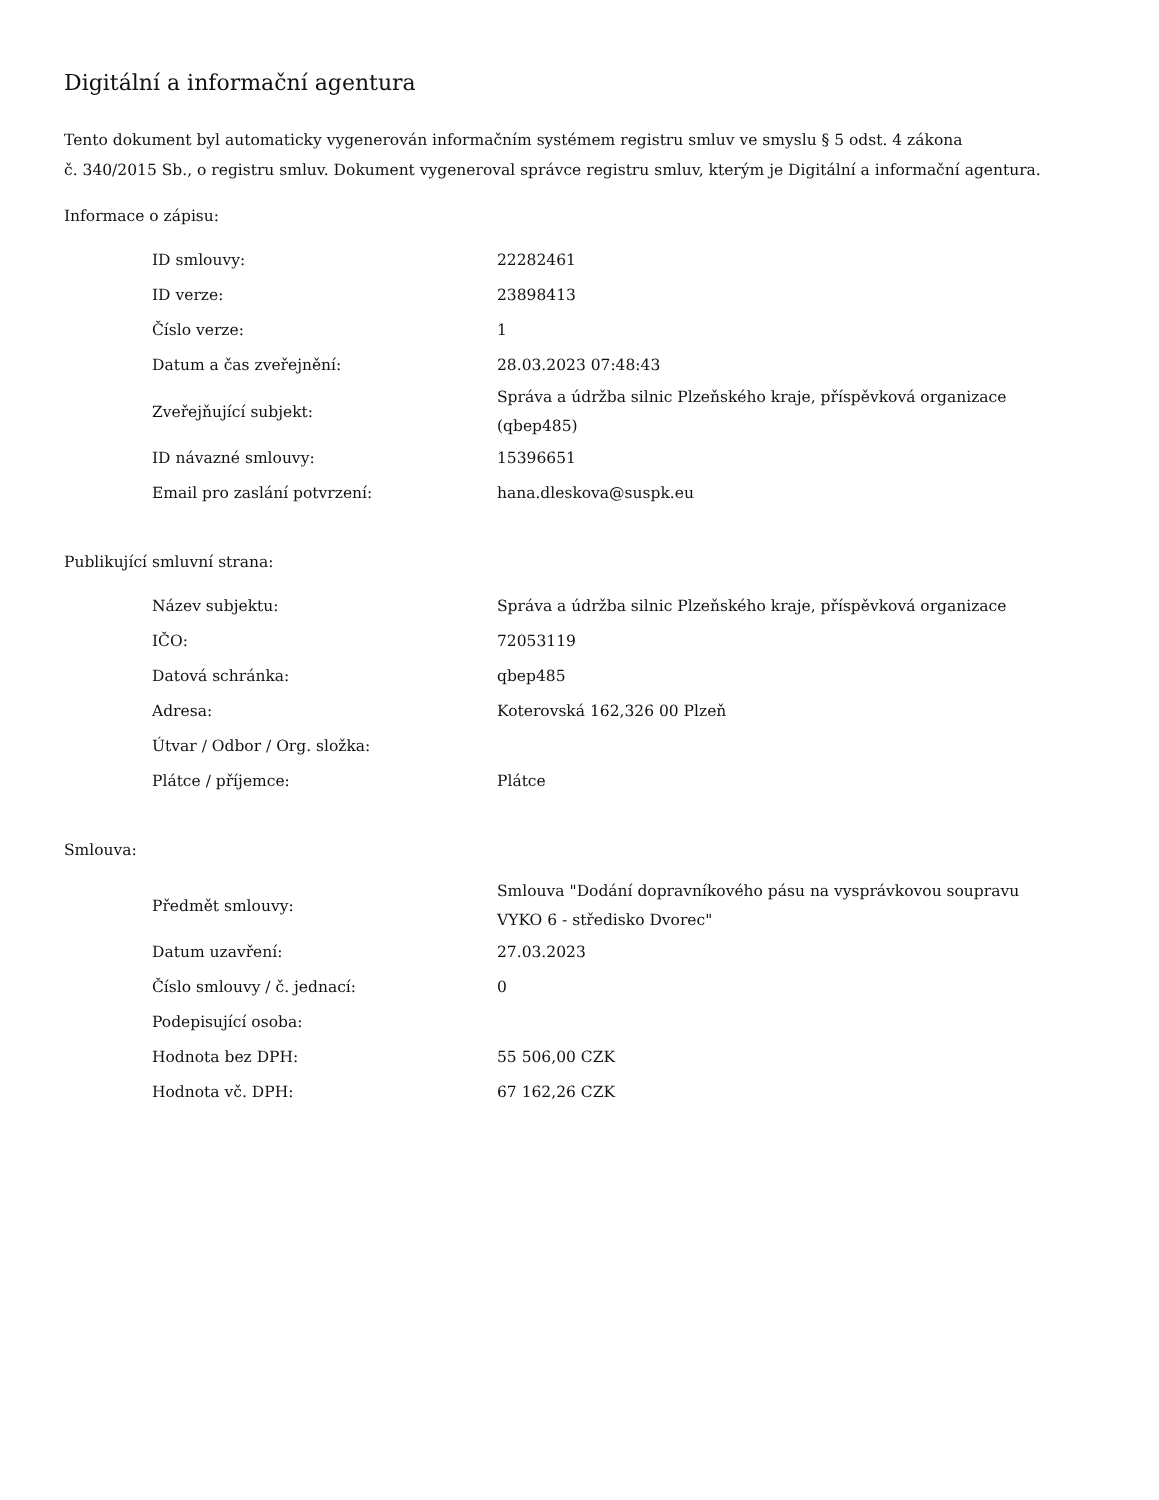Digitální a informační agentura
Tento dokument byl automaticky vygenerován informačním systémem registru smluv ve smyslu § 5 odst. 4 zákona
č. 340/2015 Sb., o registru smluv. Dokument vygeneroval správce registru smluv, kterým je Digitální a informační agentura.
Informace o zápisu:
| ID smlouvy: | 22282461 |
| ID verze: | 23898413 |
| Číslo verze: | 1 |
| Datum a čas zveřejnění: | 28.03.2023 07:48:43 |
| Zveřejňující subjekt: | Správa a údržba silnic Plzeňského kraje, příspěvková organizace (qbep485) |
| ID návazné smlouvy: | 15396651 |
| Email pro zaslání potvrzení: | hana.dleskova@suspk.eu |
Publikující smluvní strana:
| Název subjektu: | Správa a údržba silnic Plzeňského kraje, příspěvková organizace |
| IČO: | 72053119 |
| Datová schránka: | qbep485 |
| Adresa: | Koterovská 162,326 00 Plzeň |
| Útvar / Odbor / Org. složka: | |
| Plátce / příjemce: | Plátce |
Smlouva:
| Předmět smlouvy: | Smlouva "Dodání dopravníkového pásu na vysprávkovou soupravu VYKO 6 - středisko Dvorec" |
| Datum uzavření: | 27.03.2023 |
| Číslo smlouvy / č. jednací: | 0 |
| Podepisující osoba: | |
| Hodnota bez DPH: | 55 506,00 CZK |
| Hodnota vč. DPH: | 67 162,26 CZK |